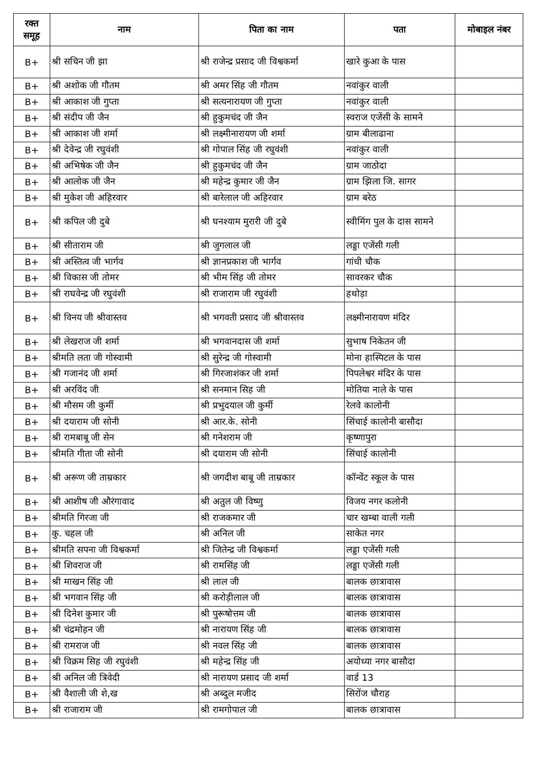| रक्त समूह | नाम | पिता का नाम | पता | मोबाइल नंबर |
| --- | --- | --- | --- | --- |
| B+ | श्री सचिन जी झा | श्री राजेन्द्र प्रसाद जी विश्वकर्मा | खारे कुआ के पास | |
| B+ | श्री अशोक जी गौतम | श्री अमर सिंह जी गौतम | नवांकुर वाली | |
| B+ | श्री आकाश जी गुप्ता | श्री सत्यनारायण जी गुप्ता | नवांकुर वाली | |
| B+ | श्री संदीप जी जैन | श्री हुकुमचंद जी जैन | स्वराज एजेंसी के सामने | |
| B+ | श्री आकाश जी शर्मा | श्री लक्ष्मीनारायण जी शर्मा | ग्राम बीलाढाना | |
| B+ | श्री देवेन्द्र जी रघुवंशी | श्री गोपाल सिंह जी रघुवंशी | नवांकुर वाली | |
| B+ | श्री अभिषेक जी जैन | श्री हुकुमचंद जी जैन | ग्राम जाठोदा | |
| B+ | श्री आलोक जी जैन | श्री महेन्द्र कुमार जी जैन | ग्राम झिला जि. सागर | |
| B+ | श्री मुकेश जी अहिरवार | श्री बारेलाल जी अहिरवार | ग्राम बरेठ | |
| B+ | श्री कपिल जी दुबे | श्री घनश्याम मुरारी जी दुबे | स्वीमिंग पुल के दास सामने | |
| B+ | श्री सीताराम जी | श्री जुगलाल जी | लड्डा एजेंसी गली | |
| B+ | श्री अस्तित्व जी भार्गव | श्री ज्ञानप्रकाश जी भार्गव | गांधी चौक | |
| B+ | श्री विकास जी तोमर | श्री भीम सिंह जी तोमर | सावरकर चौक | |
| B+ | श्री राघवेन्द्र जी रघुवंशी | श्री राजाराम जी रघुवंशी | हथोड़ा | |
| B+ | श्री विनय जी श्रीवास्तव | श्री भगवती प्रसाद जी श्रीवास्तव | लक्ष्मीनारायण मंदिर | |
| B+ | श्री लेखराज जी शर्मा | श्री भगवानदास जी शर्मा | सुभाष निकेतन जी | |
| B+ | श्रीमति लता जी गोस्वामी | श्री सुरेन्द्र जी गोस्वामी | मोना हास्पिटल के पास | |
| B+ | श्री गजानंद जी शर्मा | श्री गिरजाशंकर जी शर्मा | पिपलेश्वर मंदिर के पास | |
| B+ | श्री अरविंद जी | श्री सनमान सिह जी | मोतिया नाले के पास | |
| B+ | श्री मौसम जी कुर्मी | श्री प्रभुदयाल जी कुर्मी | रेलवे कालोनी | |
| B+ | श्री दयाराम जी सोनी | श्री आर.के. सोनी | सिंचाई कालोनी बासौदा | |
| B+ | श्री रामबाबू जी सेन | श्री गनेशराम जी | कृष्णापुरा | |
| B+ | श्रीमति गीता जी सोनी | श्री दयाराम जी सोनी | सिंचाई कालोनी | |
| B+ | श्री अरूण जी ताम्रकार | श्री जगदीश बाबू जी ताम्रकार | कॉन्वेंट स्कूल के पास | |
| B+ | श्री आशीष जी औरंगावाद | श्री अतुल जी विष्णु | विजय नगर कलोनी | |
| B+ | श्रीमति गिरजा जी | श्री राजकमार जी | चार खम्बा वाली गली | |
| B+ | कु. चहल जी | श्री अनिल जी | साकेत नगर | |
| B+ | श्रीमति सपना जी विश्वकर्मा | श्री जितेन्द्र जी विश्वकर्मा | लड्डा एजेंसी गली | |
| B+ | श्री शिवराज जी | श्री रामसिंह जी | लड्डा एजेंसी गली | |
| B+ | श्री माखन सिंह जी | श्री लाल जी | बालक छात्रावास | |
| B+ | श्री भगवान सिंह जी | श्री करोड़ीलाल जी | बालक छात्रावास | |
| B+ | श्री दिनेश कुमार जी | श्री पुरूषोत्तम जी | बालक छात्रावास | |
| B+ | श्री चंद्रमोहन जी | श्री नारायण सिंह जी | बालक छात्रावास | |
| B+ | श्री रामराज जी | श्री नवल सिंह जी | बालक छात्रावास | |
| B+ | श्री विक्रम सिह जी रघुवंशी | श्री महेन्द्र सिंह जी | अयोध्या नगर बासौदा | |
| B+ | श्री अनिल जी त्रिवेदी | श्री नारायण प्रसाद जी शर्मा | वार्ड 13 | |
| B+ | श्री वैशाली जी शे,ख | श्री अब्दुल मजीद | सिरोंज चौराह | |
| B+ | श्री राजाराम जी | श्री रामगोपाल जी | बालक छात्रावास | |